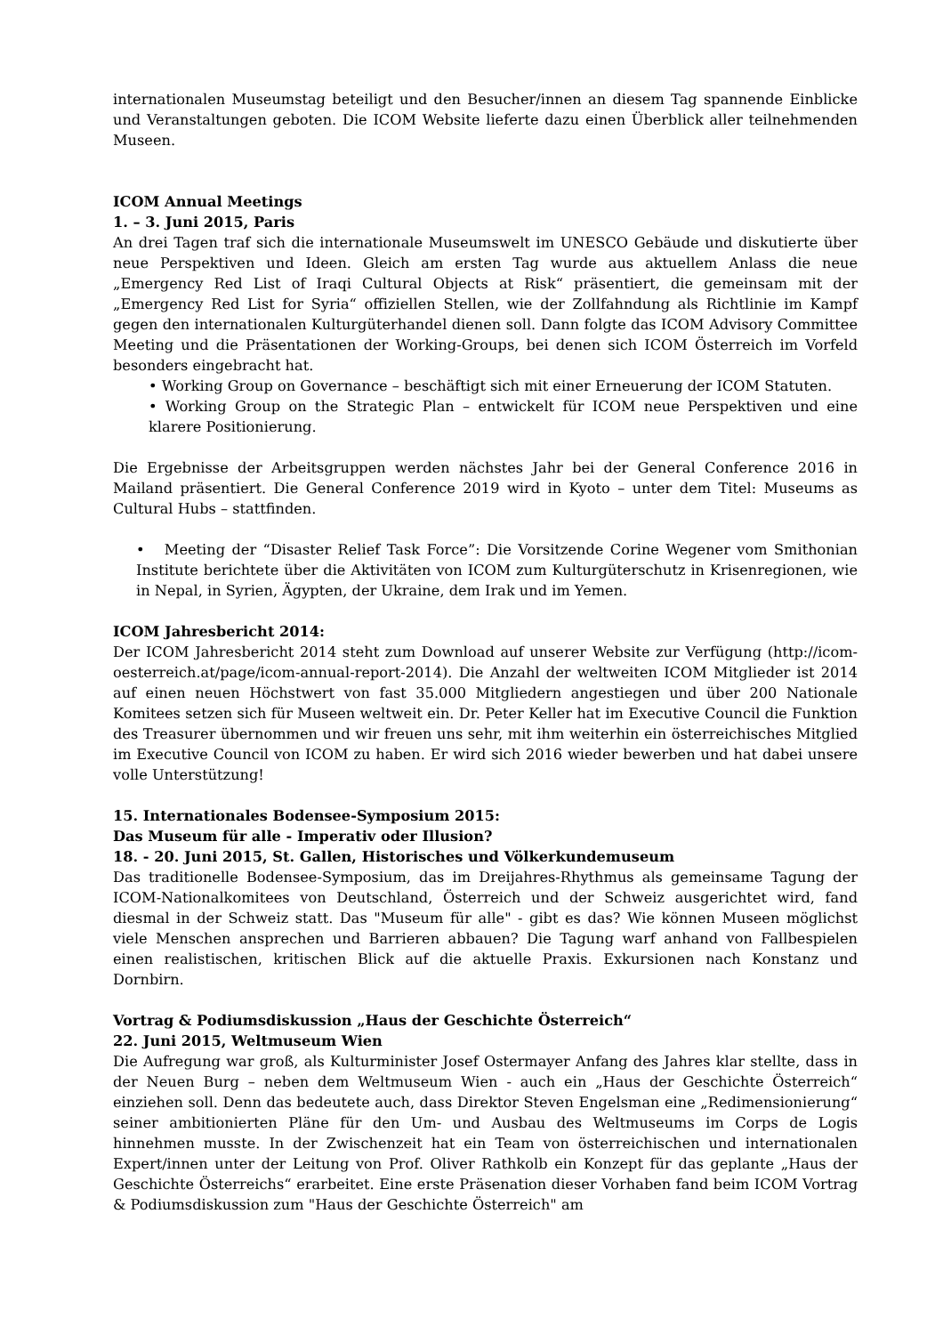internationalen Museumstag beteiligt und den Besucher/innen an diesem Tag spannende Einblicke und Veranstaltungen geboten. Die ICOM Website lieferte dazu einen Überblick aller teilnehmenden Museen.
ICOM Annual Meetings
1. – 3. Juni 2015, Paris
An drei Tagen traf sich die internationale Museumswelt im UNESCO Gebäude und diskutierte über neue Perspektiven und Ideen. Gleich am ersten Tag wurde aus aktuellem Anlass die neue „Emergency Red List of Iraqi Cultural Objects at Risk“ präsentiert, die gemeinsam mit der „Emergency Red List for Syria“ offiziellen Stellen, wie der Zollfahndung als Richtlinie im Kampf gegen den internationalen Kulturgüterhandel dienen soll. Dann folgte das ICOM Advisory Committee Meeting und die Präsentationen der Working-Groups, bei denen sich ICOM Österreich im Vorfeld besonders eingebracht hat.
• Working Group on Governance – beschäftigt sich mit einer Erneuerung der ICOM Statuten.
• Working Group on the Strategic Plan – entwickelt für ICOM neue Perspektiven und eine klarere Positionierung.
Die Ergebnisse der Arbeitsgruppen werden nächstes Jahr bei der General Conference 2016 in Mailand präsentiert. Die General Conference 2019 wird in Kyoto – unter dem Titel: Museums as Cultural Hubs – stattfinden.
• Meeting der “Disaster Relief Task Force”: Die Vorsitzende Corine Wegener vom Smithonian Institute berichtete über die Aktivitäten von ICOM zum Kulturgüterschutz in Krisenregionen, wie in Nepal, in Syrien, Ägypten, der Ukraine, dem Irak und im Yemen.
ICOM Jahresbericht 2014:
Der ICOM Jahresbericht 2014 steht zum Download auf unserer Website zur Verfügung (http://icom-oesterreich.at/page/icom-annual-report-2014). Die Anzahl der weltweiten ICOM Mitglieder ist 2014 auf einen neuen Höchstwert von fast 35.000 Mitgliedern angestiegen und über 200 Nationale Komitees setzen sich für Museen weltweit ein. Dr. Peter Keller hat im Executive Council die Funktion des Treasurer übernommen und wir freuen uns sehr, mit ihm weiterhin ein österreichisches Mitglied im Executive Council von ICOM zu haben. Er wird sich 2016 wieder bewerben und hat dabei unsere volle Unterstützung!
15. Internationales Bodensee-Symposium 2015:
Das Museum für alle - Imperativ oder Illusion?
18. - 20. Juni 2015, St. Gallen, Historisches und Völkerkundemuseum
Das traditionelle Bodensee-Symposium, das im Dreijahres-Rhythmus als gemeinsame Tagung der ICOM-Nationalkomitees von Deutschland, Österreich und der Schweiz ausgerichtet wird, fand diesmal in der Schweiz statt. Das "Museum für alle" - gibt es das? Wie können Museen möglichst viele Menschen ansprechen und Barrieren abbauen? Die Tagung warf anhand von Fallbespielen einen realistischen, kritischen Blick auf die aktuelle Praxis. Exkursionen nach Konstanz und Dornbirn.
Vortrag & Podiumsdiskussion „Haus der Geschichte Österreich“
22. Juni 2015, Weltmuseum Wien
Die Aufregung war groß, als Kulturminister Josef Ostermayer Anfang des Jahres klar stellte, dass in der Neuen Burg – neben dem Weltmuseum Wien - auch ein „Haus der Geschichte Österreich“ einziehen soll. Denn das bedeutete auch, dass Direktor Steven Engelsman eine „Redimensionierung“ seiner ambitionierten Pläne für den Um- und Ausbau des Weltmuseums im Corps de Logis hinnehmen musste. In der Zwischenzeit hat ein Team von österreichischen und internationalen Expert/innen unter der Leitung von Prof. Oliver Rathkolb ein Konzept für das geplante „Haus der Geschichte Österreichs“ erarbeitet. Eine erste Präsenation dieser Vorhaben fand beim ICOM Vortrag & Podiumsdiskussion zum "Haus der Geschichte Österreich" am